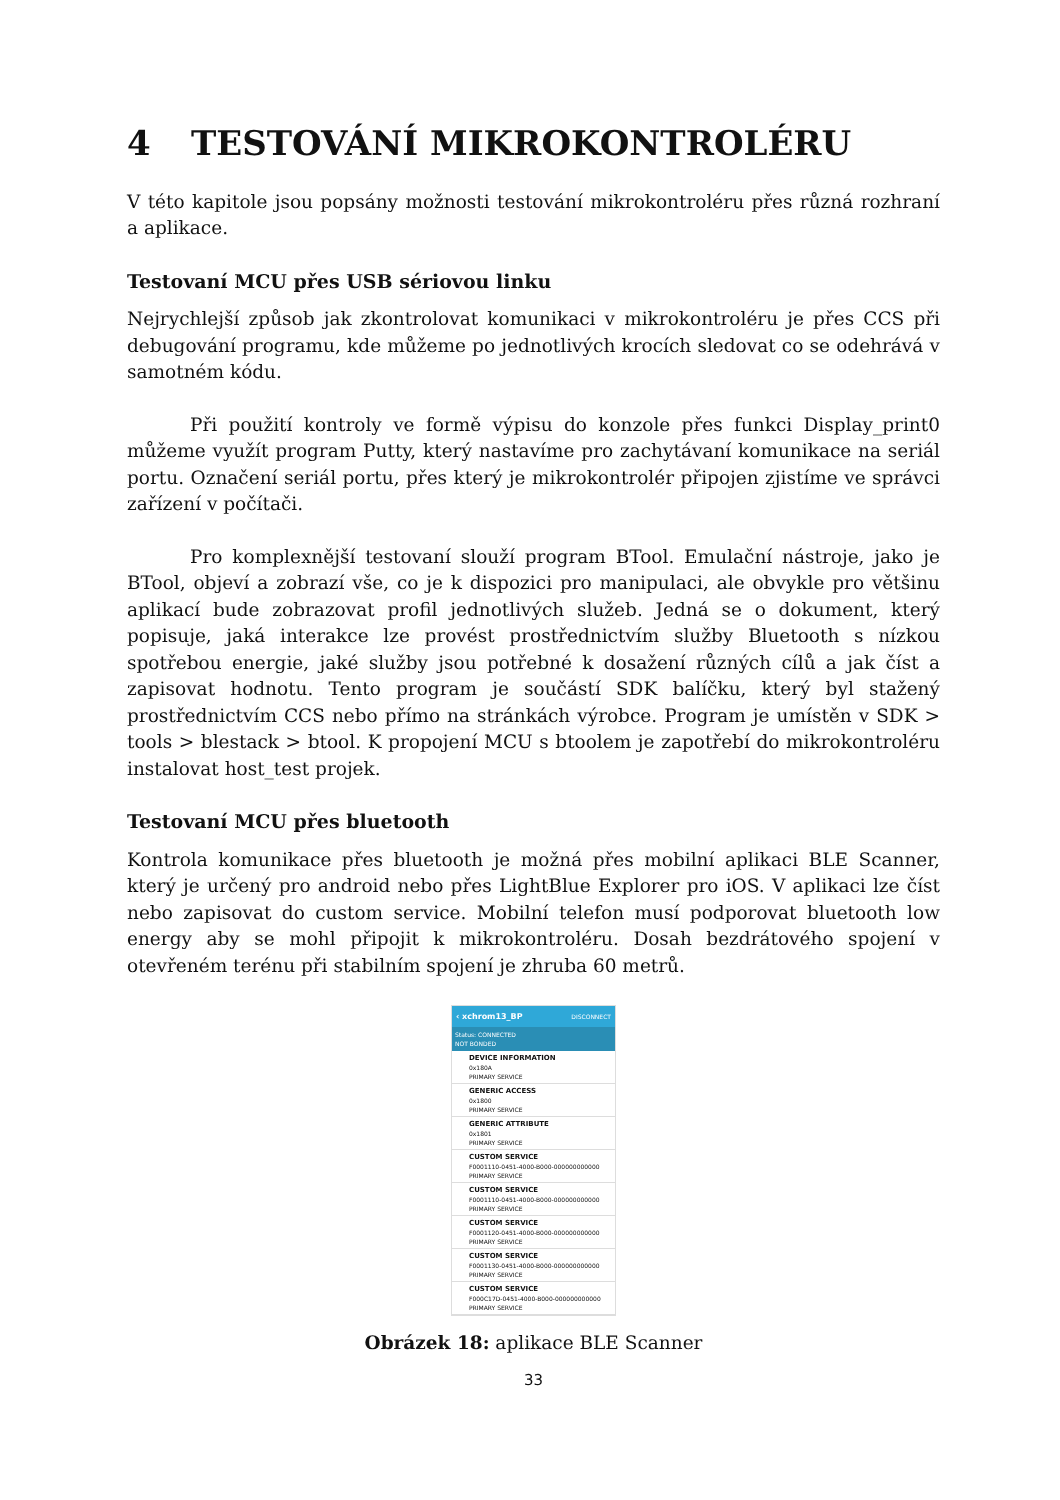4 TESTOVÁNÍ MIKROKONTROLÉRU
V této kapitole jsou popsány možnosti testování mikrokontroléru přes různá rozhraní a aplikace.
Testovaní MCU přes USB sériovou linku
Nejrychlejší způsob jak zkontrolovat komunikaci v mikrokontroléru je přes CCS při debugování programu, kde můžeme po jednotlivých krocích sledovat co se odehrává v samotném kódu.
Při použití kontroly ve formě výpisu do konzole přes funkci Display_print0 můžeme využít program Putty, který nastavíme pro zachytávaní komunikace na seriál portu. Označení seriál portu, přes který je mikrokontrolér připojen zjistíme ve správci zařízení v počítači.
Pro komplexnější testovaní slouží program BTool. Emulační nástroje, jako je BTool, objeví a zobrazí vše, co je k dispozici pro manipulaci, ale obvykle pro většinu aplikací bude zobrazovat profil jednotlivých služeb. Jedná se o dokument, který popisuje, jaká interakce lze provést prostřednictvím služby Bluetooth s nízkou spotřebou energie, jaké služby jsou potřebné k dosažení různých cílů a jak číst a zapisovat hodnotu. Tento program je součástí SDK balíčku, který byl stažený prostřednictvím CCS nebo přímo na stránkách výrobce. Program je umístěn v SDK > tools > blestack > btool. K propojení MCU s btoolem je zapotřebí do mikrokontroléru instalovat host_test projek.
Testovaní MCU přes bluetooth
Kontrola komunikace přes bluetooth je možná přes mobilní aplikaci BLE Scanner, který je určený pro android nebo přes LightBlue Explorer pro iOS. V aplikaci lze číst nebo zapisovat do custom service. Mobilní telefon musí podporovat bluetooth low energy aby se mohl připojit k mikrokontroléru. Dosah bezdrátového spojení v otevřeném terénu při stabilním spojení je zhruba 60 metrů.
‹ xchrom13_BP DISCONNECT
Status: CONNECTED
NOT BONDED
DEVICE INFORMATION
0x180A
PRIMARY SERVICE
GENERIC ACCESS
0x1800
PRIMARY SERVICE
GENERIC ATTRIBUTE
0x1801
PRIMARY SERVICE
CUSTOM SERVICE
F0001110-0451-4000-B000-000000000000
PRIMARY SERVICE
CUSTOM SERVICE
F0001110-0451-4000-B000-000000000000
PRIMARY SERVICE
CUSTOM SERVICE
F0001120-0451-4000-B000-000000000000
PRIMARY SERVICE
CUSTOM SERVICE
F0001130-0451-4000-B000-000000000000
PRIMARY SERVICE
CUSTOM SERVICE
F000C17D-0451-4000-B000-000000000000
PRIMARY SERVICE
Obrázek 18: aplikace BLE Scanner
33